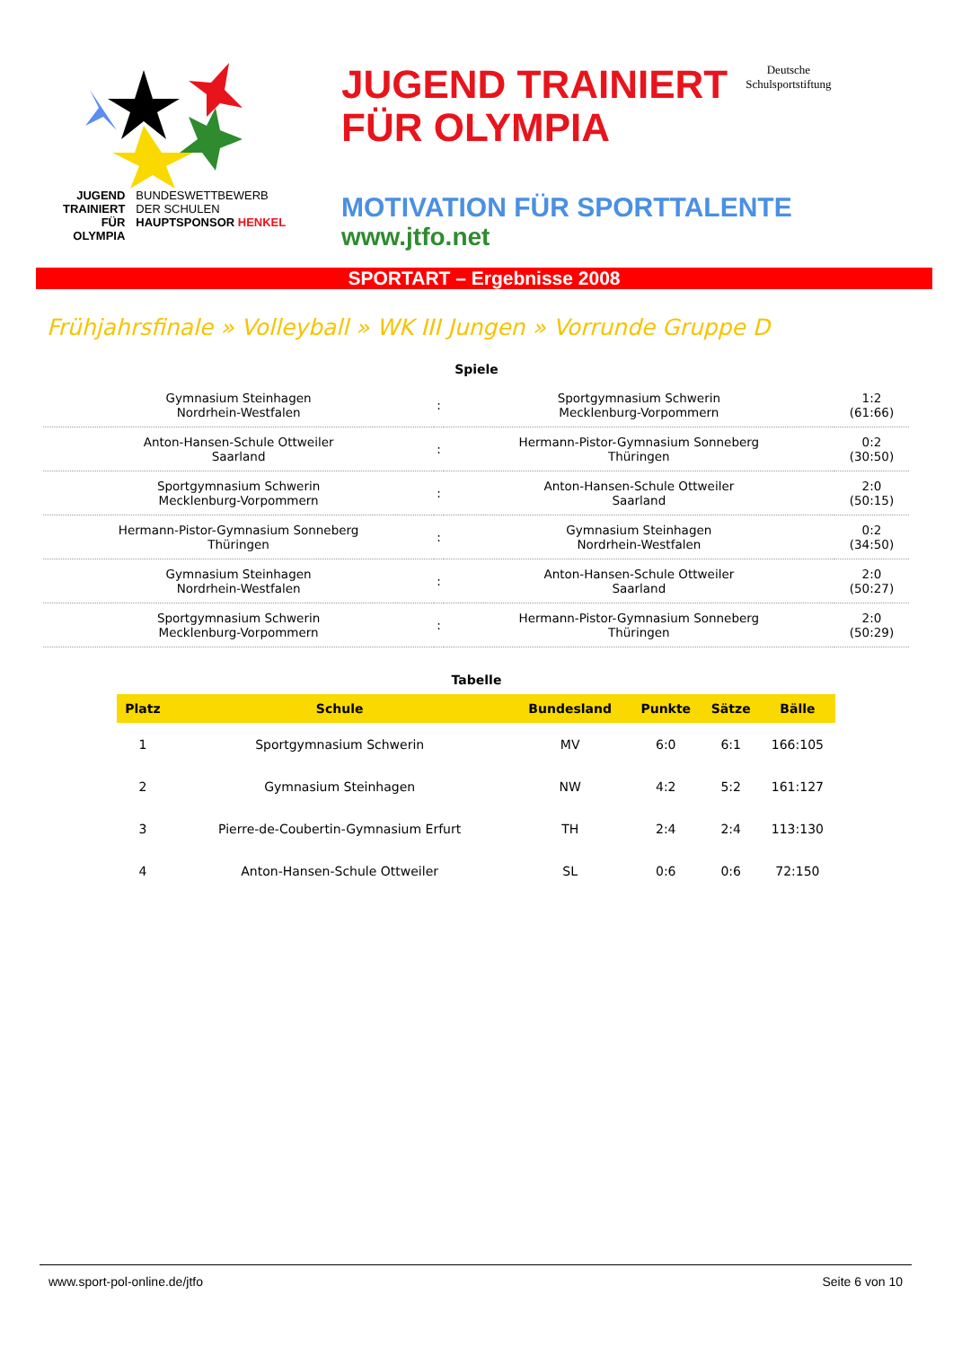JUGEND
TRAINIERT
FÜR
OLYMPIA
BUNDESWETTBEWERB
DER SCHULEN
HAUPTSPONSOR HENKEL
JUGEND TRAINIERT
FÜR OLYMPIA
Deutsche
Schulsportstiftung
MOTIVATION FÜR SPORTTALENTE
www.jtfo.net
SPORTART – Ergebnisse 2008
Frühjahrsfinale » Volleyball » WK III Jungen » Vorrunde Gruppe D
Spiele
| Gymnasium Steinhagen Nordrhein-Westfalen | : | Sportgymnasium Schwerin Mecklenburg-Vorpommern | 1:2 (61:66) |
| Anton-Hansen-Schule Ottweiler Saarland | : | Hermann-Pistor-Gymnasium Sonneberg Thüringen | 0:2 (30:50) |
| Sportgymnasium Schwerin Mecklenburg-Vorpommern | : | Anton-Hansen-Schule Ottweiler Saarland | 2:0 (50:15) |
| Hermann-Pistor-Gymnasium Sonneberg Thüringen | : | Gymnasium Steinhagen Nordrhein-Westfalen | 0:2 (34:50) |
| Gymnasium Steinhagen Nordrhein-Westfalen | : | Anton-Hansen-Schule Ottweiler Saarland | 2:0 (50:27) |
| Sportgymnasium Schwerin Mecklenburg-Vorpommern | : | Hermann-Pistor-Gymnasium Sonneberg Thüringen | 2:0 (50:29) |
Tabelle
| Platz | Schule | Bundesland | Punkte | Sätze | Bälle |
| --- | --- | --- | --- | --- | --- |
| 1 | Sportgymnasium Schwerin | MV | 6:0 | 6:1 | 166:105 |
| 2 | Gymnasium Steinhagen | NW | 4:2 | 5:2 | 161:127 |
| 3 | Pierre-de-Coubertin-Gymnasium Erfurt | TH | 2:4 | 2:4 | 113:130 |
| 4 | Anton-Hansen-Schule Ottweiler | SL | 0:6 | 0:6 | 72:150 |
www.sport-pol-online.de/jtfo Seite 6 von 10